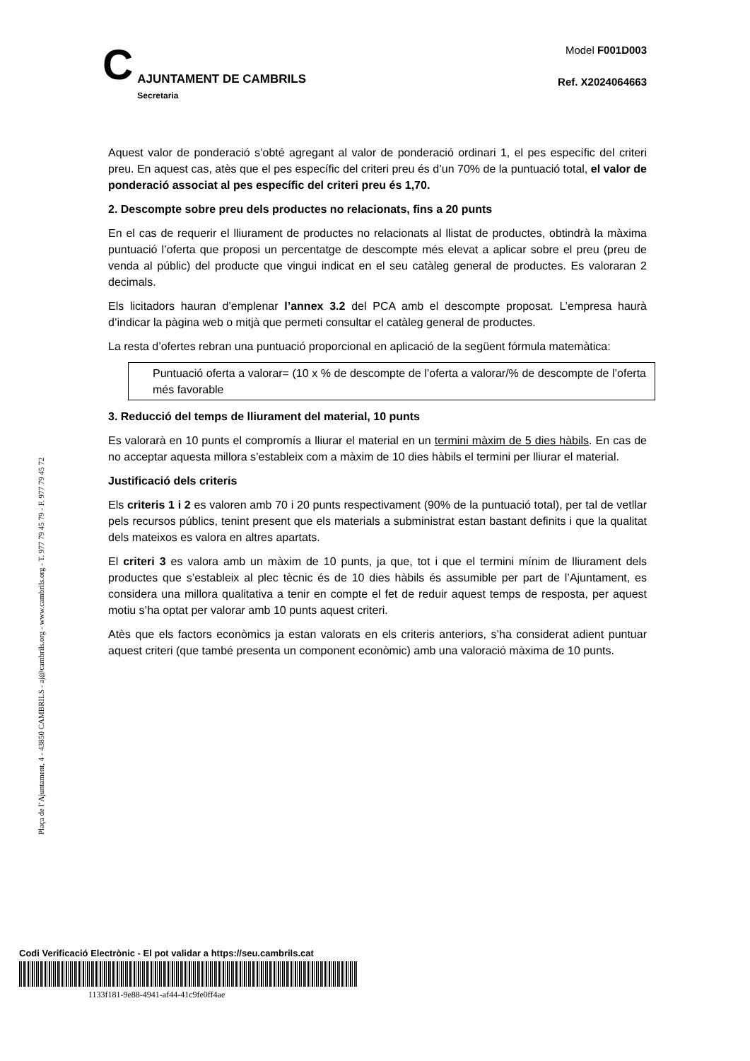C
AJUNTAMENT DE CAMBRILS
Secretaria
Model F001D003
Ref. X2024064663
Aquest valor de ponderació s’obté agregant al valor de ponderació ordinari 1, el pes específic del criteri preu. En aquest cas, atès que el pes específic del criteri preu és d’un 70% de la puntuació total, el valor de ponderació associat al pes específic del criteri preu és 1,70.
2. Descompte sobre preu dels productes no relacionats, fins a 20 punts
En el cas de requerir el lliurament de productes no relacionats al llistat de productes, obtindrà la màxima puntuació l’oferta que proposi un percentatge de descompte més elevat a aplicar sobre el preu (preu de venda al públic) del producte que vingui indicat en el seu catàleg general de productes. Es valoraran 2 decimals.
Els licitadors hauran d’emplenar l’annex 3.2 del PCA amb el descompte proposat. L’empresa haurà d’indicar la pàgina web o mitjà que permeti consultar el catàleg general de productes.
La resta d’ofertes rebran una puntuació proporcional en aplicació de la següent fórmula matemàtica:
Puntuació oferta a valorar= (10 x % de descompte de l’oferta a valorar/% de descompte de l’oferta més favorable
3. Reducció del temps de lliurament del material, 10 punts
Es valorarà en 10 punts el compromís a lliurar el material en un termini màxim de 5 dies hàbils. En cas de no acceptar aquesta millora s’estableix com a màxim de 10 dies hàbils el termini per lliurar el material.
Justificació dels criteris
Els criteris 1 i 2 es valoren amb 70 i 20 punts respectivament (90% de la puntuació total), per tal de vetllar pels recursos públics, tenint present que els materials a subministrat estan bastant definits i que la qualitat dels mateixos es valora en altres apartats.
El criteri 3 es valora amb un màxim de 10 punts, ja que, tot i que el termini mínim de lliurament dels productes que s’estableix al plec tècnic és de 10 dies hàbils és assumible per part de l’Ajuntament, es considera una millora qualitativa a tenir en compte el fet de reduir aquest temps de resposta, per aquest motiu s’ha optat per valorar amb 10 punts aquest criteri.
Atès que els factors econòmics ja estan valorats en els criteris anteriors, s’ha considerat adient puntuar aquest criteri (que també presenta un component econòmic) amb una valoració màxima de 10 punts.
Plaça de l’Ajuntament, 4 - 43850 CAMBRILS - aj@cambrils.org - www.cambrils.org - T. 977 79 45 79 - F. 977 79 45 72
Codi Verificació Electrònic - El pot validar a https://seu.cambrils.cat
1133f181-9e88-4941-af44-41c9fe0ff4ae